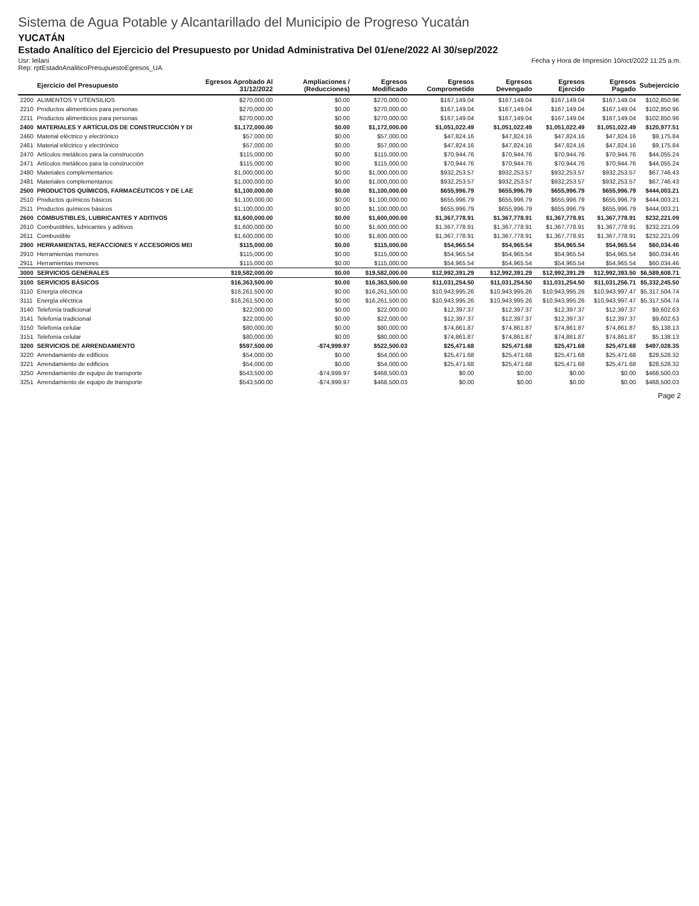Sistema de Agua Potable y Alcantarillado del Municipio de Progreso Yucatán
YUCATÁN
Estado Analítico del Ejercicio del Presupuesto por Unidad Administrativa Del 01/ene/2022 Al 30/sep/2022
Usr: leilani
Rep: rptEstadoAnaliticoPresupuestoEgresos_UA
Fecha y Hora de Impresión 10/oct/2022 11:25 a.m.
| | Ejercicio del Presupuesto | Egresos Aprobado Al 31/12/2022 | Ampliaciones / (Reducciones) | Egresos Modificado | Egresos Comprometido | Egresos Devengado | Egresos Ejercido | Egresos Pagado | Subejercicio |
| --- | --- | --- | --- | --- | --- | --- | --- | --- | --- |
| 2200 | ALIMENTOS Y UTENSILIOS | $270,000.00 | $0.00 | $270,000.00 | $167,149.04 | $167,149.04 | $167,149.04 | $167,149.04 | $102,850.96 |
| 2210 | Productos alimenticios para personas | $270,000.00 | $0.00 | $270,000.00 | $167,149.04 | $167,149.04 | $167,149.04 | $167,149.04 | $102,850.96 |
| 2211 | Productos alimenticios para personas | $270,000.00 | $0.00 | $270,000.00 | $167,149.04 | $167,149.04 | $167,149.04 | $167,149.04 | $102,850.96 |
| 2400 | MATERIALES Y ARTÍCULOS DE CONSTRUCCIÓN Y DI | $1,172,000.00 | $0.00 | $1,172,000.00 | $1,051,022.49 | $1,051,022.49 | $1,051,022.49 | $1,051,022.49 | $120,977.51 |
| 2460 | Material eléctrico y electrónico | $57,000.00 | $0.00 | $57,000.00 | $47,824.16 | $47,824.16 | $47,824.16 | $47,824.16 | $9,175.84 |
| 2461 | Material eléctrico y electrónico | $57,000.00 | $0.00 | $57,000.00 | $47,824.16 | $47,824.16 | $47,824.16 | $47,824.16 | $9,175.84 |
| 2470 | Artículos metálicos para la construcción | $115,000.00 | $0.00 | $115,000.00 | $70,944.76 | $70,944.76 | $70,944.76 | $70,944.76 | $44,055.24 |
| 2471 | Artículos metálicos para la construcción | $115,000.00 | $0.00 | $115,000.00 | $70,944.76 | $70,944.76 | $70,944.76 | $70,944.76 | $44,055.24 |
| 2480 | Materiales complementarios | $1,000,000.00 | $0.00 | $1,000,000.00 | $932,253.57 | $932,253.57 | $932,253.57 | $932,253.57 | $67,746.43 |
| 2481 | Materiales complementarios | $1,000,000.00 | $0.00 | $1,000,000.00 | $932,253.57 | $932,253.57 | $932,253.57 | $932,253.57 | $67,746.43 |
| 2500 | PRODUCTOS QUÍMICOS, FARMACÉUTICOS Y DE LAE | $1,100,000.00 | $0.00 | $1,100,000.00 | $655,996.79 | $655,996.79 | $655,996.79 | $655,996.79 | $444,003.21 |
| 2510 | Productos químicos básicos | $1,100,000.00 | $0.00 | $1,100,000.00 | $655,996.79 | $655,996.79 | $655,996.79 | $655,996.79 | $444,003.21 |
| 2511 | Productos químicos básicos | $1,100,000.00 | $0.00 | $1,100,000.00 | $655,996.79 | $655,996.79 | $655,996.79 | $655,996.79 | $444,003.21 |
| 2600 | COMBUSTIBLES, LUBRICANTES Y ADITIVOS | $1,600,000.00 | $0.00 | $1,600,000.00 | $1,367,778.91 | $1,367,778.91 | $1,367,778.91 | $1,367,778.91 | $232,221.09 |
| 2610 | Combustibles, lubricantes y aditivos | $1,600,000.00 | $0.00 | $1,600,000.00 | $1,367,778.91 | $1,367,778.91 | $1,367,778.91 | $1,367,778.91 | $232,221.09 |
| 2611 | Combustible | $1,600,000.00 | $0.00 | $1,600,000.00 | $1,367,778.91 | $1,367,778.91 | $1,367,778.91 | $1,367,778.91 | $232,221.09 |
| 2900 | HERRAMIENTAS, REFACCIONES Y ACCESORIOS MEI | $115,000.00 | $0.00 | $115,000.00 | $54,965.54 | $54,965.54 | $54,965.54 | $54,965.54 | $60,034.46 |
| 2910 | Herramientas menores | $115,000.00 | $0.00 | $115,000.00 | $54,965.54 | $54,965.54 | $54,965.54 | $54,965.54 | $60,034.46 |
| 2911 | Herramientas menores | $115,000.00 | $0.00 | $115,000.00 | $54,965.54 | $54,965.54 | $54,965.54 | $54,965.54 | $60,034.46 |
| 3000 | SERVICIOS GENERALES | $19,582,000.00 | $0.00 | $19,582,000.00 | $12,992,391.29 | $12,992,391.29 | $12,992,391.29 | $12,992,393.50 | $6,589,608.71 |
| 3100 | SERVICIOS BÁSICOS | $16,363,500.00 | $0.00 | $16,363,500.00 | $11,031,254.50 | $11,031,254.50 | $11,031,254.50 | $11,031,256.71 | $5,332,245.50 |
| 3110 | Energía eléctrica | $16,261,500.00 | $0.00 | $16,261,500.00 | $10,943,995.26 | $10,943,995.26 | $10,943,995.26 | $10,943,997.47 | $5,317,504.74 |
| 3111 | Energía eléctrica | $16,261,500.00 | $0.00 | $16,261,500.00 | $10,943,995.26 | $10,943,995.26 | $10,943,995.26 | $10,943,997.47 | $5,317,504.74 |
| 3140 | Telefonía tradicional | $22,000.00 | $0.00 | $22,000.00 | $12,397.37 | $12,397.37 | $12,397.37 | $12,397.37 | $9,602.63 |
| 3141 | Telefonía tradicional | $22,000.00 | $0.00 | $22,000.00 | $12,397.37 | $12,397.37 | $12,397.37 | $12,397.37 | $9,602.63 |
| 3150 | Telefonía celular | $80,000.00 | $0.00 | $80,000.00 | $74,861.87 | $74,861.87 | $74,861.87 | $74,861.87 | $5,138.13 |
| 3151 | Telefonía celular | $80,000.00 | $0.00 | $80,000.00 | $74,861.87 | $74,861.87 | $74,861.87 | $74,861.87 | $5,138.13 |
| 3200 | SERVICIOS DE ARRENDAMIENTO | $597,500.00 | -$74,999.97 | $522,500.03 | $25,471.68 | $25,471.68 | $25,471.68 | $25,471.68 | $497,028.35 |
| 3220 | Arrendamiento de edificios | $54,000.00 | $0.00 | $54,000.00 | $25,471.68 | $25,471.68 | $25,471.68 | $25,471.68 | $28,528.32 |
| 3221 | Arrendamiento de edificios | $54,000.00 | $0.00 | $54,000.00 | $25,471.68 | $25,471.68 | $25,471.68 | $25,471.68 | $28,528.32 |
| 3250 | Arrendamiento de equipo de transporte | $543,500.00 | -$74,999.97 | $468,500.03 | $0.00 | $0.00 | $0.00 | $0.00 | $468,500.03 |
| 3251 | Arrendamiento de equipo de transporte | $543,500.00 | -$74,999.97 | $468,500.03 | $0.00 | $0.00 | $0.00 | $0.00 | $468,500.03 |
Page 2